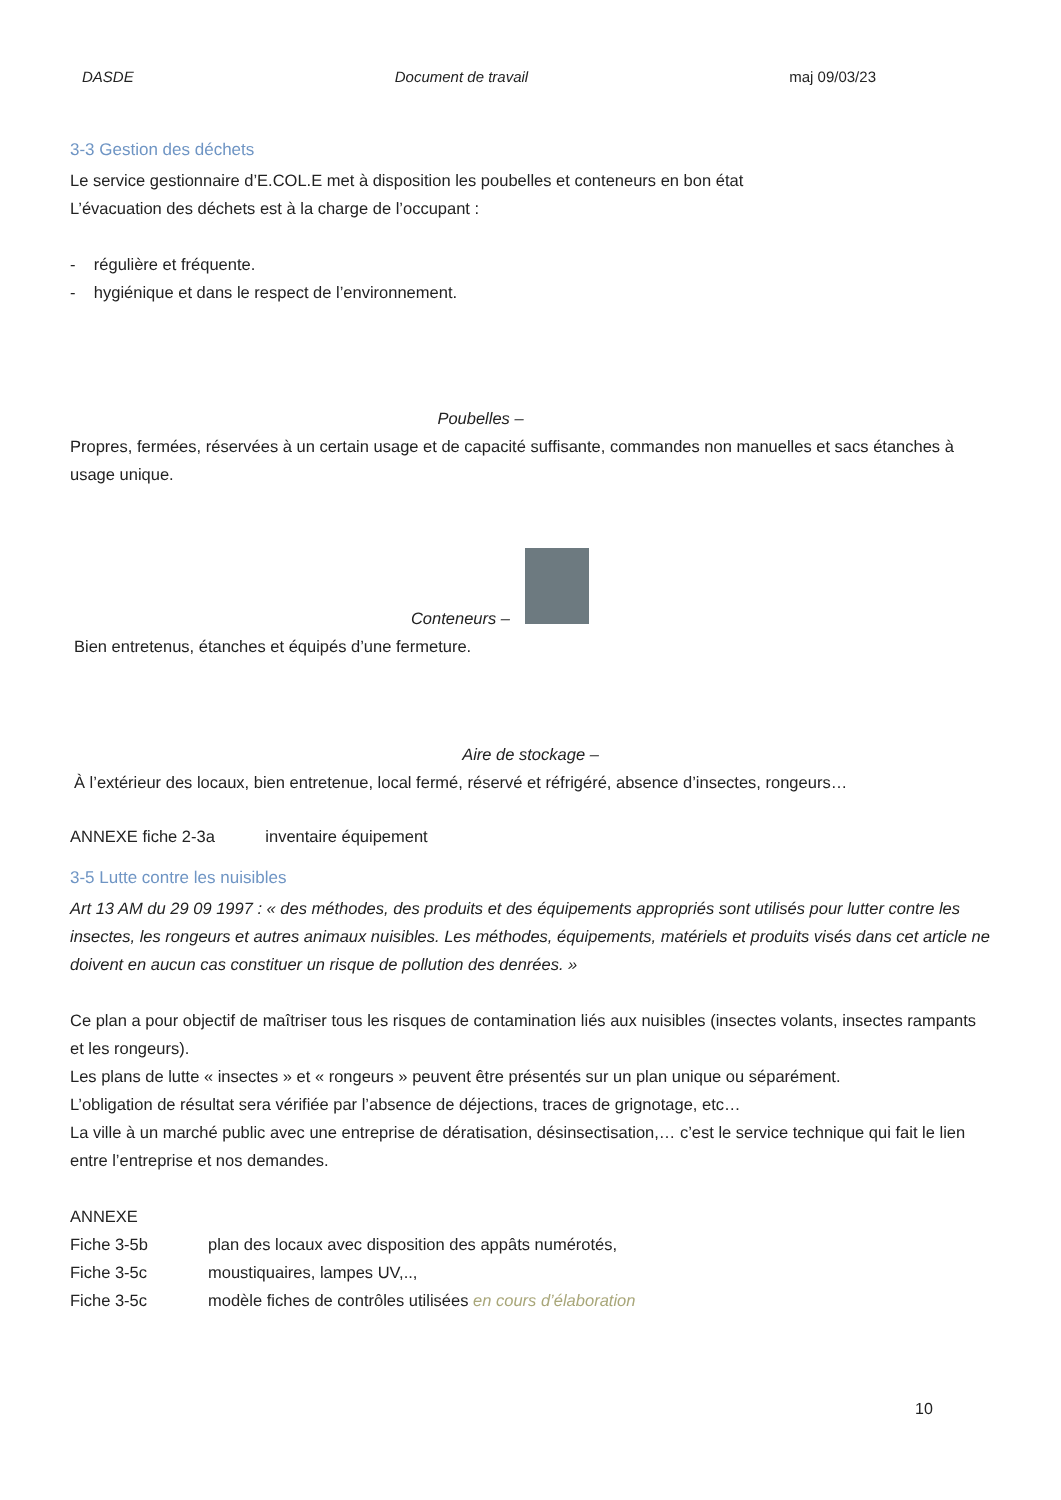DASDE Document de travail maj 09/03/23
3-3 Gestion des déchets
Le service gestionnaire d’E.COL.E met à disposition les poubelles et conteneurs en bon état
L’évacuation des déchets est à la charge de l’occupant :
- régulière et fréquente.
- hygiénique et dans le respect de l’environnement.
Poubelles –
Propres, fermées, réservées à un certain usage et de capacité suffisante, commandes non manuelles et sacs étanches à usage unique.
Conteneurs –
Bien entretenus, étanches et équipés d’une fermeture.
Aire de stockage –
À l’extérieur des locaux, bien entretenue, local fermé, réservé et réfrigéré, absence d’insectes, rongeurs…
ANNEXE fiche 2-3a inventaire équipement
3-5 Lutte contre les nuisibles
Art 13 AM du 29 09 1997 : « des méthodes, des produits et des équipements appropriés sont utilisés pour lutter contre les insectes, les rongeurs et autres animaux nuisibles. Les méthodes, équipements, matériels et produits visés dans cet article ne doivent en aucun cas constituer un risque de pollution des denrées. »
Ce plan a pour objectif de maîtriser tous les risques de contamination liés aux nuisibles (insectes volants, insectes rampants et les rongeurs).
Les plans de lutte « insectes » et « rongeurs » peuvent être présentés sur un plan unique ou séparément.
L’obligation de résultat sera vérifiée par l’absence de déjections, traces de grignotage, etc…
La ville à un marché public avec une entreprise de dératisation, désinsectisation,… c’est le service technique qui fait le lien entre l’entreprise et nos demandes.
ANNEXE
Fiche 3-5b plan des locaux avec disposition des appâts numérotés,
Fiche 3-5c moustiquaires, lampes UV,..,
Fiche 3-5c modèle fiches de contrôles utilisées en cours d’élaboration
10